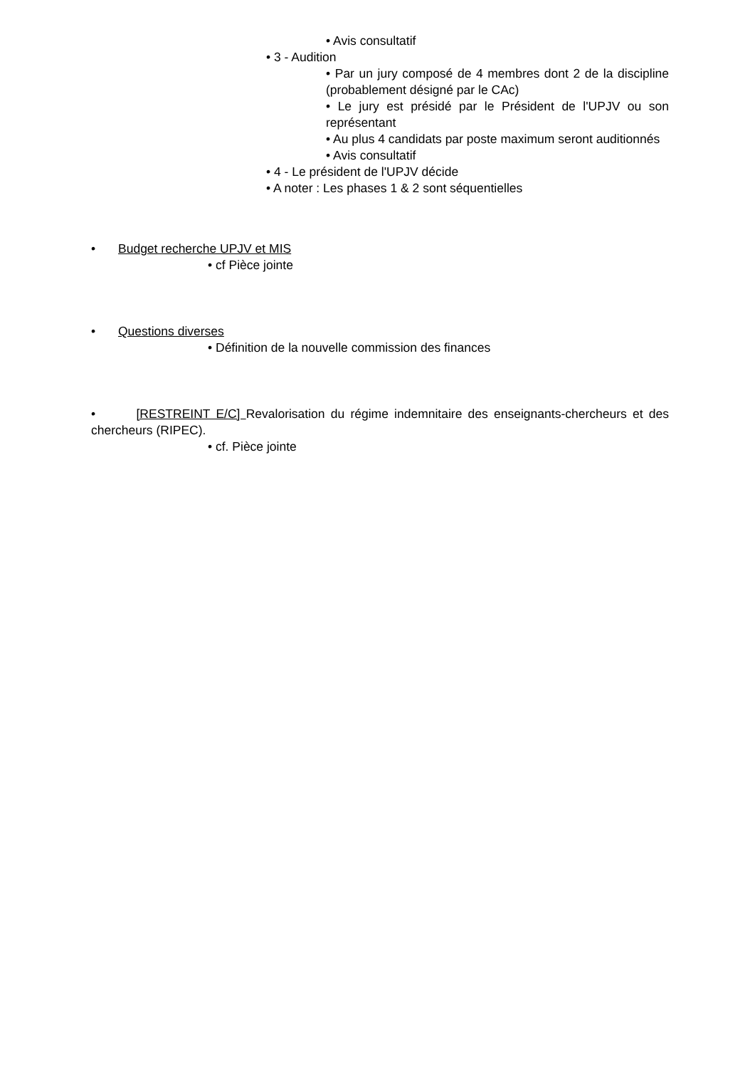• Avis consultatif
• 3 - Audition
• Par un jury composé de 4 membres dont 2 de la discipline (probablement désigné par le CAc)
• Le jury est présidé par le Président de l'UPJV ou son représentant
• Au plus 4 candidats par poste maximum seront auditionnés
• Avis consultatif
• 4 - Le président de l'UPJV décide
• A noter : Les phases 1 & 2 sont séquentielles
• Budget recherche UPJV et MIS
• cf Pièce jointe
• Questions diverses
• Définition de la nouvelle commission des finances
• [RESTREINT E/C] Revalorisation du régime indemnitaire des enseignants-chercheurs et des chercheurs (RIPEC).
• cf. Pièce jointe